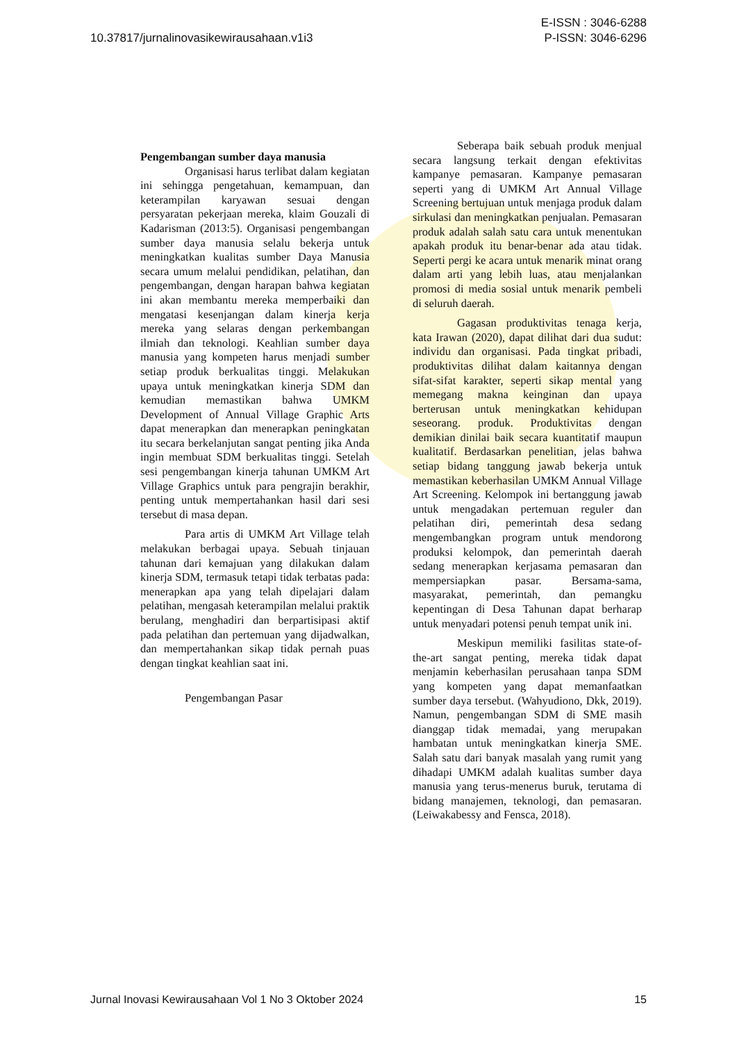10.37817/jurnalinovasikewirausahaan.v1i3
E-ISSN : 3046-6288
P-ISSN: 3046-6296
Pengembangan sumber daya manusia
Organisasi harus terlibat dalam kegiatan ini sehingga pengetahuan, kemampuan, dan keterampilan karyawan sesuai dengan persyaratan pekerjaan mereka, klaim Gouzali di Kadarisman (2013:5). Organisasi pengembangan sumber daya manusia selalu bekerja untuk meningkatkan kualitas sumber Daya Manusia secara umum melalui pendidikan, pelatihan, dan pengembangan, dengan harapan bahwa kegiatan ini akan membantu mereka memperbaiki dan mengatasi kesenjangan dalam kinerja kerja mereka yang selaras dengan perkembangan ilmiah dan teknologi. Keahlian sumber daya manusia yang kompeten harus menjadi sumber setiap produk berkualitas tinggi. Melakukan upaya untuk meningkatkan kinerja SDM dan kemudian memastikan bahwa UMKM Development of Annual Village Graphic Arts dapat menerapkan dan menerapkan peningkatan itu secara berkelanjutan sangat penting jika Anda ingin membuat SDM berkualitas tinggi. Setelah sesi pengembangan kinerja tahunan UMKM Art Village Graphics untuk para pengrajin berakhir, penting untuk mempertahankan hasil dari sesi tersebut di masa depan.
Para artis di UMKM Art Village telah melakukan berbagai upaya. Sebuah tinjauan tahunan dari kemajuan yang dilakukan dalam kinerja SDM, termasuk tetapi tidak terbatas pada: menerapkan apa yang telah dipelajari dalam pelatihan, mengasah keterampilan melalui praktik berulang, menghadiri dan berpartisipasi aktif pada pelatihan dan pertemuan yang dijadwalkan, dan mempertahankan sikap tidak pernah puas dengan tingkat keahlian saat ini.
Pengembangan Pasar
Seberapa baik sebuah produk menjual secara langsung terkait dengan efektivitas kampanye pemasaran. Kampanye pemasaran seperti yang di UMKM Art Annual Village Screening bertujuan untuk menjaga produk dalam sirkulasi dan meningkatkan penjualan. Pemasaran produk adalah salah satu cara untuk menentukan apakah produk itu benar-benar ada atau tidak. Seperti pergi ke acara untuk menarik minat orang dalam arti yang lebih luas, atau menjalankan promosi di media sosial untuk menarik pembeli di seluruh daerah.
Gagasan produktivitas tenaga kerja, kata Irawan (2020), dapat dilihat dari dua sudut: individu dan organisasi. Pada tingkat pribadi, produktivitas dilihat dalam kaitannya dengan sifat-sifat karakter, seperti sikap mental yang memegang makna keinginan dan upaya berterusan untuk meningkatkan kehidupan seseorang. produk. Produktivitas dengan demikian dinilai baik secara kuantitatif maupun kualitatif. Berdasarkan penelitian, jelas bahwa setiap bidang tanggung jawab bekerja untuk memastikan keberhasilan UMKM Annual Village Art Screening. Kelompok ini bertanggung jawab untuk mengadakan pertemuan reguler dan pelatihan diri, pemerintah desa sedang mengembangkan program untuk mendorong produksi kelompok, dan pemerintah daerah sedang menerapkan kerjasama pemasaran dan mempersiapkan pasar. Bersama-sama, masyarakat, pemerintah, dan pemangku kepentingan di Desa Tahunan dapat berharap untuk menyadari potensi penuh tempat unik ini.
Meskipun memiliki fasilitas state-of-the-art sangat penting, mereka tidak dapat menjamin keberhasilan perusahaan tanpa SDM yang kompeten yang dapat memanfaatkan sumber daya tersebut. (Wahyudiono, Dkk, 2019). Namun, pengembangan SDM di SME masih dianggap tidak memadai, yang merupakan hambatan untuk meningkatkan kinerja SME. Salah satu dari banyak masalah yang rumit yang dihadapi UMKM adalah kualitas sumber daya manusia yang terus-menerus buruk, terutama di bidang manajemen, teknologi, dan pemasaran. (Leiwakabessy and Fensca, 2018).
Jurnal Inovasi Kewirausahaan Vol 1 No 3 Oktober 2024
15